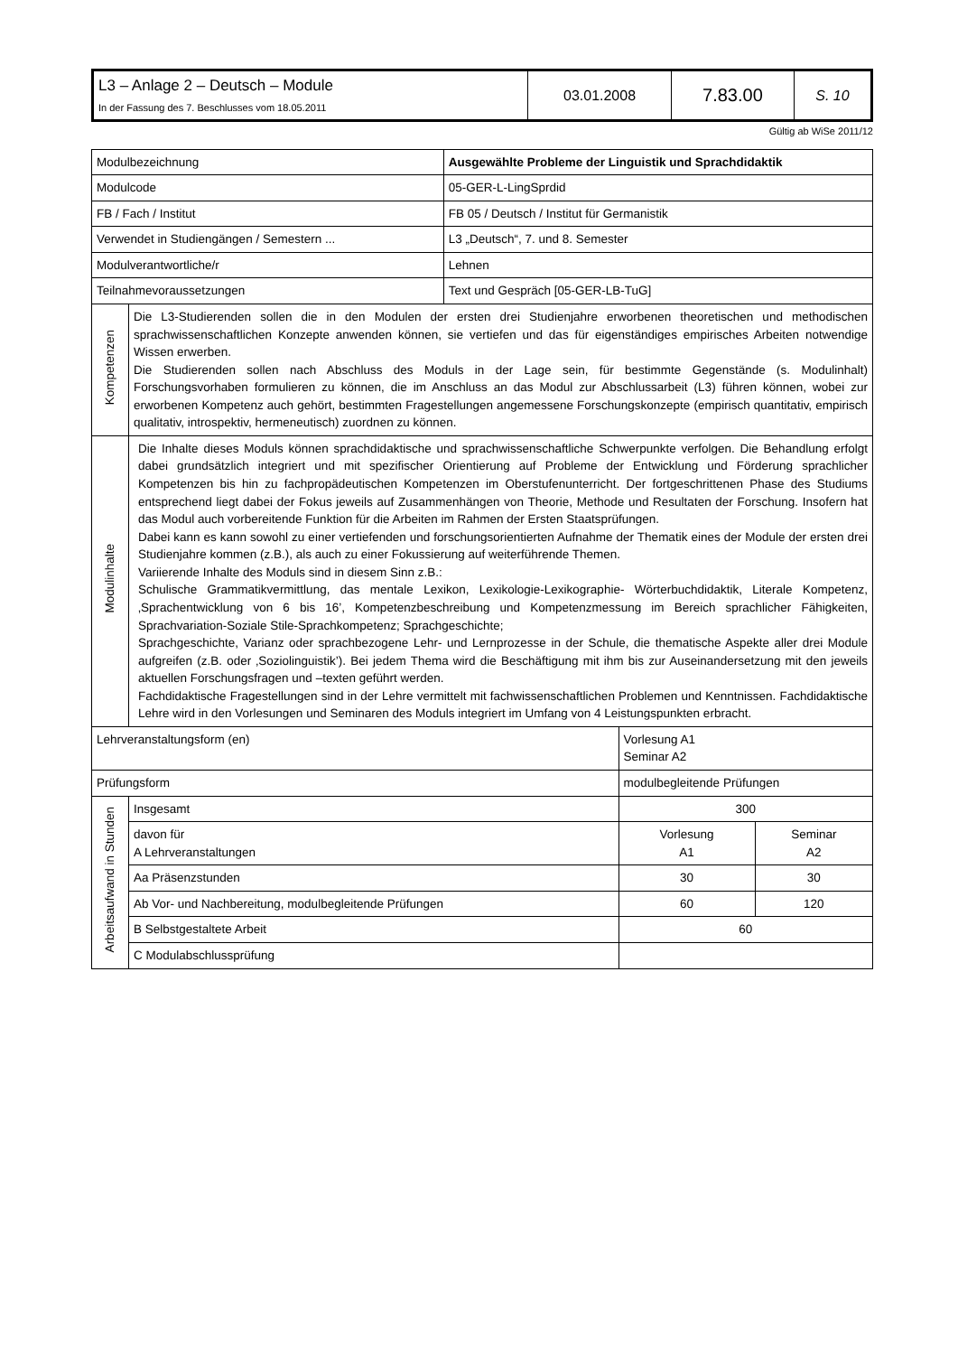| L3 – Anlage 2 – Deutsch – Module In der Fassung des 7. Beschlusses vom 18.05.2011 | 03.01.2008 | 7.83.00 | S. 10 |
Gültig ab WiSe 2011/12
| Modulbezeichnung | | Ausgewählte Probleme der Linguistik und Sprachdidaktik |
| Modulcode | | 05-GER-L-LingSprdid |
| FB / Fach / Institut | | FB 05 / Deutsch / Institut für Germanistik |
| Verwendet in Studiengängen / Semestern ... | | L3 „Deutsch“, 7. und 8. Semester |
| Modulverantwortliche/r | | Lehnen |
| Teilnahmevoraussetzungen | | Text und Gespräch [05-GER-LB-TuG] |
| Kompetenzen | Die L3-Studierenden sollen die in den Modulen der ersten drei Studienjahre erworbenen theoretischen und methodischen sprachwissenschaftlichen Konzepte anwenden können, sie vertiefen und das für eigenständiges empirisches Arbeiten notwendige Wissen erwerben. Die Studierenden sollen nach Abschluss des Moduls in der Lage sein, für bestimmte Gegenstände (s. Modulinhalt) Forschungsvorhaben formulieren zu können, die im Anschluss an das Modul zur Abschlussarbeit (L3) führen können, wobei zur erworbenen Kompetenz auch gehört, bestimmten Fragestellungen angemessene Forschungskonzepte (empirisch quantitativ, empirisch qualitativ, introspektiv, hermeneutisch) zuordnen zu können. | |
| Modulinhalte | Die Inhalte dieses Moduls können sprachdidaktische und sprachwissenschaftliche Schwerpunkte verfolgen. Die Behandlung erfolgt dabei grundsätzlich integriert und mit spezifischer Orientierung auf Probleme der Entwicklung und Förderung sprachlicher Kompetenzen bis hin zu fachpropädeutischen Kompetenzen im Oberstufenunterricht. Der fortgeschrittenen Phase des Studiums entsprechend liegt dabei der Fokus jeweils auf Zusammenhängen von Theorie, Methode und Resultaten der Forschung. Insofern hat das Modul auch vorbereitende Funktion für die Arbeiten im Rahmen der Ersten Staatsprüfungen. Dabei kann es kann sowohl zu einer vertiefenden und forschungsorientierten Aufnahme der Thematik eines der Module der ersten drei Studienjahre kommen (z.B.), als auch zu einer Fokussierung auf weiterführende Themen. Variierende Inhalte des Moduls sind in diesem Sinn z.B.: Schulische Grammatikvermittlung, das mentale Lexikon, Lexikologie-Lexikographie- Wörterbuchdidaktik, Literale Kompetenz, ‚Sprachentwicklung von 6 bis 16’, Kompetenzbeschreibung und Kompetenzmessung im Bereich sprachlicher Fähigkeiten, Sprachvariation-Soziale Stile-Sprachkompetenz; Sprachgeschichte; Sprachgeschichte, Varianz oder sprachbezogene Lehr- und Lernprozesse in der Schule, die thematische Aspekte aller drei Module aufgreifen (z.B. oder ‚Soziolinguistik’). Bei jedem Thema wird die Beschäftigung mit ihm bis zur Auseinandersetzung mit den jeweils aktuellen Forschungsfragen und –texten geführt werden. Fachdidaktische Fragestellungen sind in der Lehre vermittelt mit fachwissenschaftlichen Problemen und Kenntnissen. Fachdidaktische Lehre wird in den Vorlesungen und Seminaren des Moduls integriert im Umfang von 4 Leistungspunkten erbracht. | |
| Lehrveranstaltungsform (en) | | Vorlesung A1 Seminar A2 | |
| Prüfungsform | | modulbegleitende Prüfungen | |
| Arbeitsaufwand in Stunden | Insgesamt | 300 | |
| | davon für A Lehrveranstaltungen | Vorlesung A1 | Seminar A2 |
| | Aa Präsenzstunden | 30 | 30 |
| | Ab Vor- und Nachbereitung, modulbegleitende Prüfungen | 60 | 120 |
| | B Selbstgestaltete Arbeit | 60 | |
| | C Modulabschlussprüfung | | |